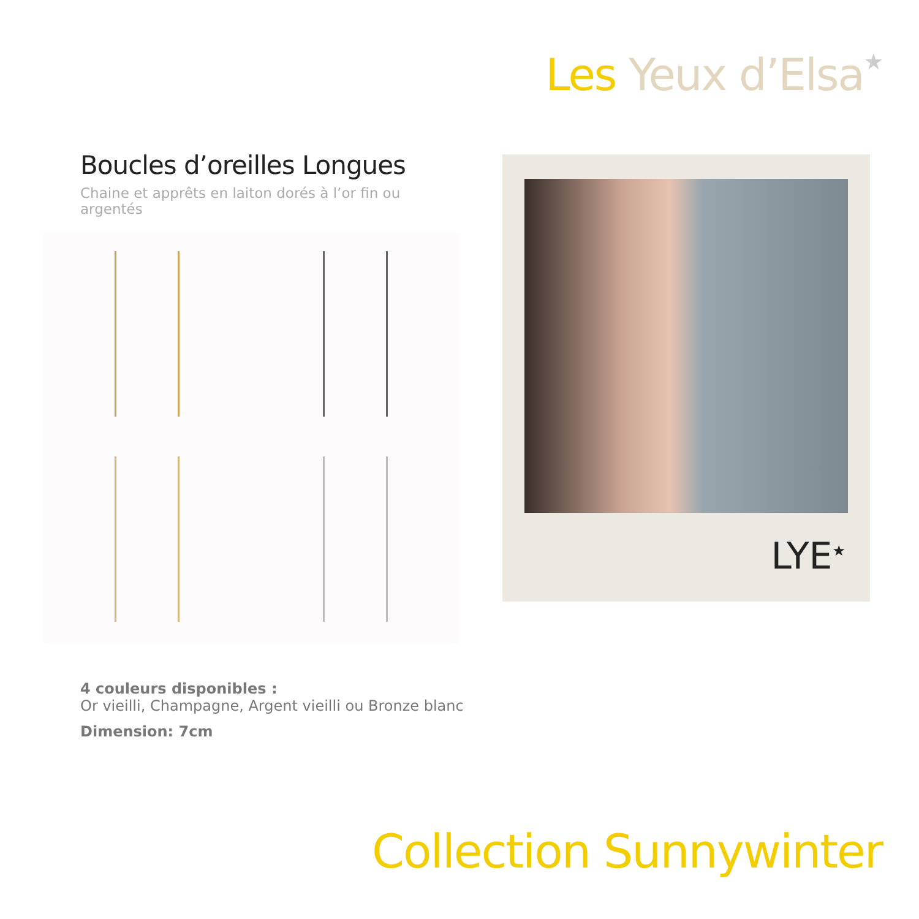Les Yeux d’Elsa★
Boucles d’oreilles Longues
Chaine et apprêts en laiton dorés à l’or fin ou argentés
LYE<sup>★</sup>
4 couleurs disponibles :
Or vieilli, Champagne, Argent vieilli ou Bronze blanc
Dimension: 7cm
Collection Sunnywinter